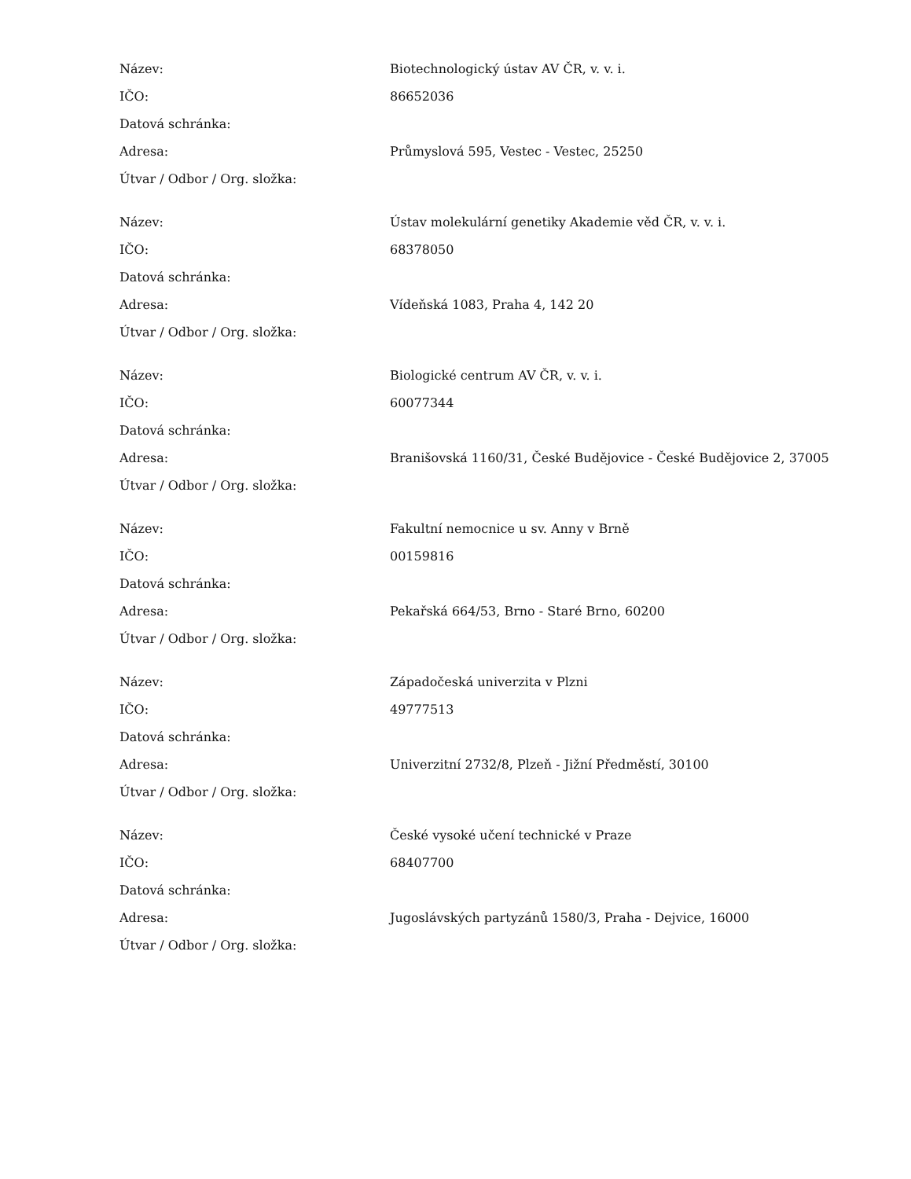| Název: | Biotechnologický ústav AV ČR, v. v. i. |
| IČO: | 86652036 |
| Datová schránka: | |
| Adresa: | Průmyslová 595, Vestec - Vestec, 25250 |
| Útvar / Odbor / Org. složka: | |
| Název: | Ústav molekulární genetiky Akademie věd ČR, v. v. i. |
| IČO: | 68378050 |
| Datová schránka: | |
| Adresa: | Vídeňská 1083, Praha 4, 142 20 |
| Útvar / Odbor / Org. složka: | |
| Název: | Biologické centrum AV ČR, v. v. i. |
| IČO: | 60077344 |
| Datová schránka: | |
| Adresa: | Branišovská 1160/31, České Budějovice - České Budějovice 2, 37005 |
| Útvar / Odbor / Org. složka: | |
| Název: | Fakultní nemocnice u sv. Anny v Brně |
| IČO: | 00159816 |
| Datová schránka: | |
| Adresa: | Pekařská 664/53, Brno - Staré Brno, 60200 |
| Útvar / Odbor / Org. složka: | |
| Název: | Západočeská univerzita v Plzni |
| IČO: | 49777513 |
| Datová schránka: | |
| Adresa: | Univerzitní 2732/8, Plzeň - Jižní Předměstí, 30100 |
| Útvar / Odbor / Org. složka: | |
| Název: | České vysoké učení technické v Praze |
| IČO: | 68407700 |
| Datová schránka: | |
| Adresa: | Jugoslávských partyzánů 1580/3, Praha - Dejvice, 16000 |
| Útvar / Odbor / Org. složka: | |